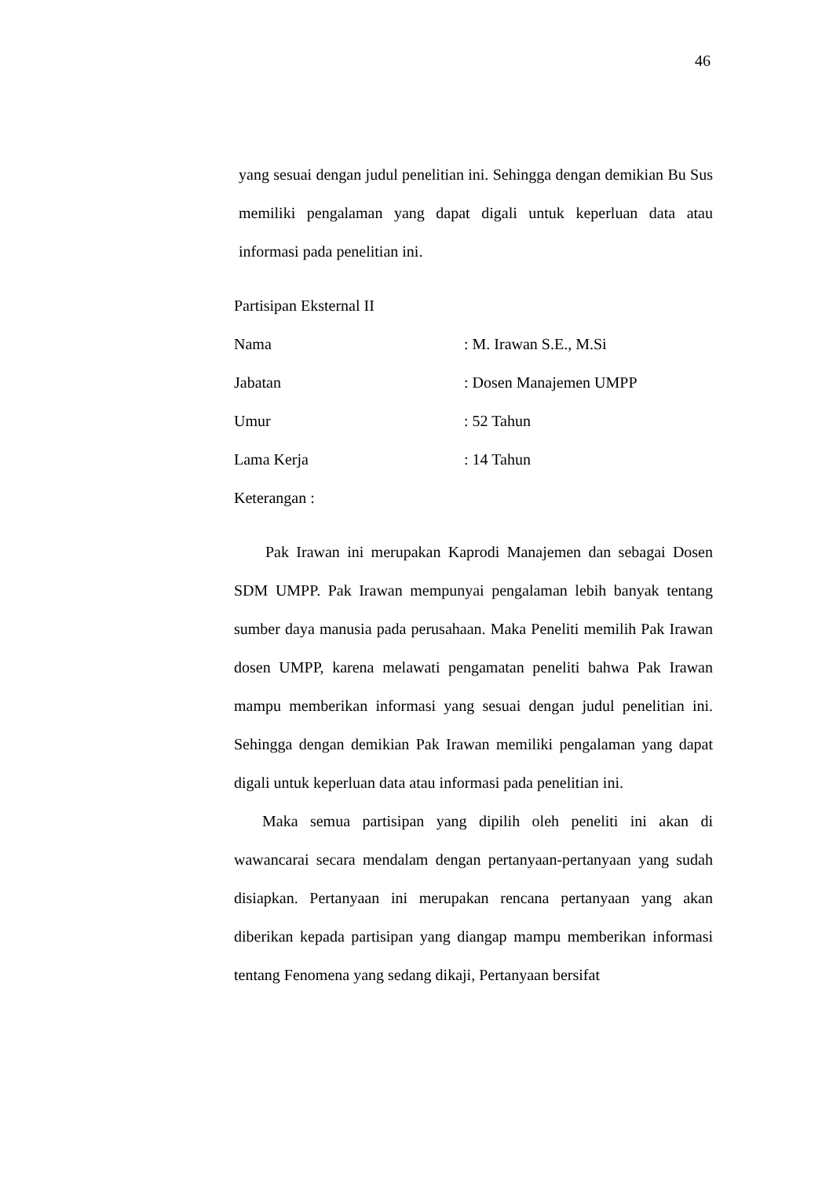46
yang sesuai dengan judul penelitian ini. Sehingga dengan demikian Bu Sus memiliki pengalaman yang dapat digali untuk keperluan data atau informasi pada penelitian ini.
Partisipan Eksternal II
Nama: M. Irawan S.E., M.Si
Jabatan: Dosen Manajemen UMPP
Umur: 52 Tahun
Lama Kerja: 14 Tahun
Keterangan :
Pak Irawan ini merupakan Kaprodi Manajemen dan sebagai Dosen SDM UMPP. Pak Irawan mempunyai pengalaman lebih banyak tentang sumber daya manusia pada perusahaan. Maka Peneliti memilih Pak Irawan dosen UMPP, karena melawati pengamatan peneliti bahwa Pak Irawan mampu memberikan informasi yang sesuai dengan judul penelitian ini. Sehingga dengan demikian Pak Irawan memiliki pengalaman yang dapat digali untuk keperluan data atau informasi pada penelitian ini.
Maka semua partisipan yang dipilih oleh peneliti ini akan di wawancarai secara mendalam dengan pertanyaan-pertanyaan yang sudah disiapkan. Pertanyaan ini merupakan rencana pertanyaan yang akan diberikan kepada partisipan yang diangap mampu memberikan informasi tentang Fenomena yang sedang dikaji, Pertanyaan bersifat